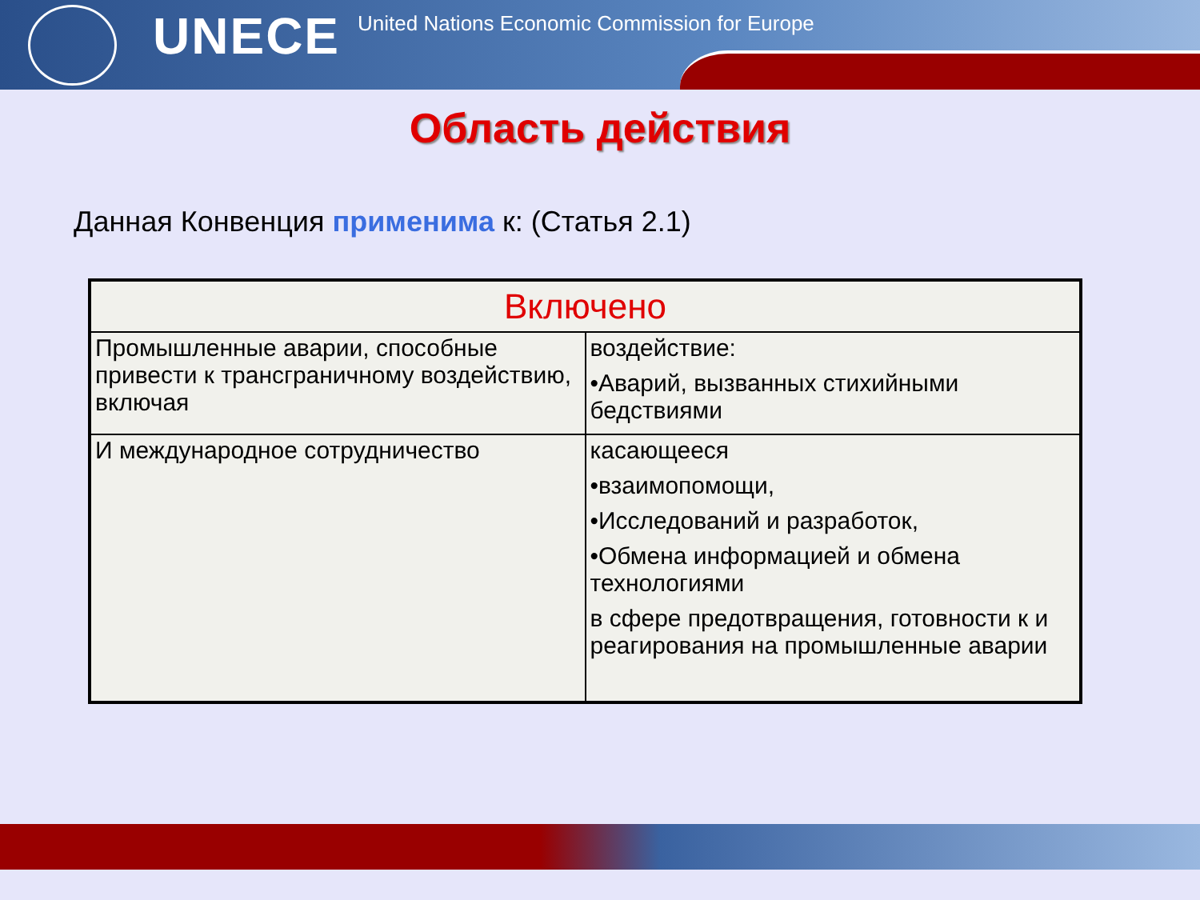UNECE
United Nations Economic Commission for Europe
Область действия
Данная Конвенция применима к: (Статья 2.1)
| Включено | |
| --- | --- |
| Промышленные аварии, способные привести к трансграничному воздействию, включая | воздействие: •Аварий, вызванных стихийными бедствиями |
| И международное сотрудничество | касающееся •взаимопомощи, •Исследований и разработок, •Обмена информацией и обмена технологиями в сфере предотвращения, готовности к и реагирования на промышленные аварии |